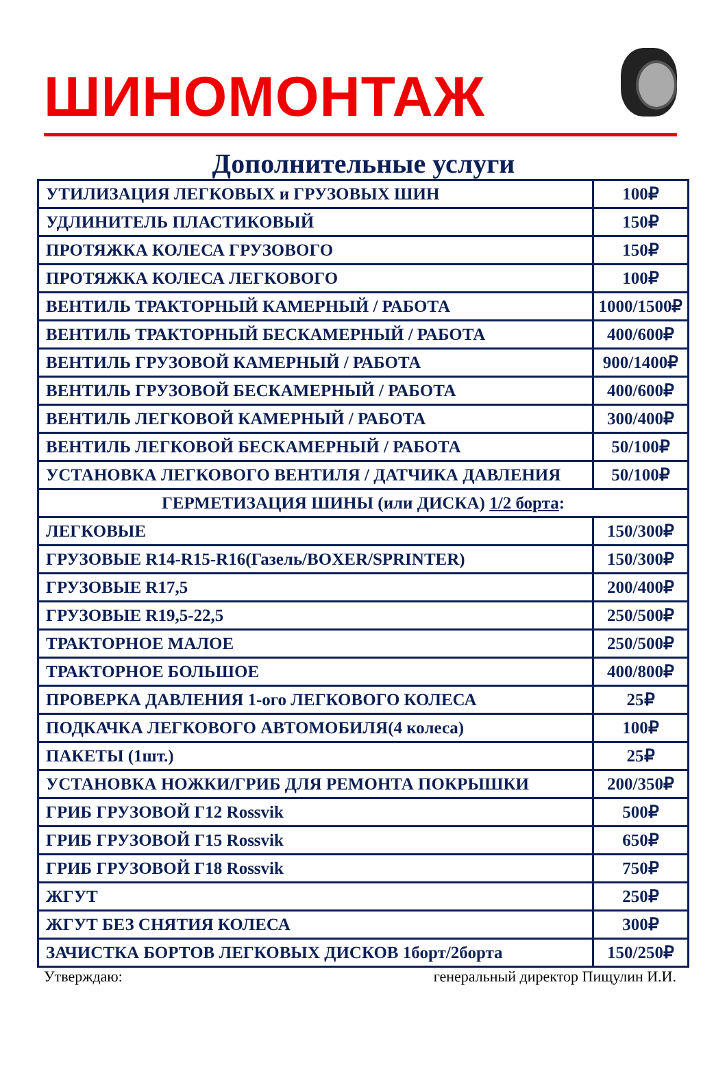ШИНОМОНТАЖ
Дополнительные услуги
| УТИЛИЗАЦИЯ ЛЕГКОВЫХ и ГРУЗОВЫХ ШИН | 100₽ |
| УДЛИНИТЕЛЬ ПЛАСТИКОВЫЙ | 150₽ |
| ПРОТЯЖКА КОЛЕСА ГРУЗОВОГО | 150₽ |
| ПРОТЯЖКА КОЛЕСА ЛЕГКОВОГО | 100₽ |
| ВЕНТИЛЬ ТРАКТОРНЫЙ КАМЕРНЫЙ / РАБОТА | 1000/1500₽ |
| ВЕНТИЛЬ ТРАКТОРНЫЙ БЕСКАМЕРНЫЙ / РАБОТА | 400/600₽ |
| ВЕНТИЛЬ ГРУЗОВОЙ КАМЕРНЫЙ / РАБОТА | 900/1400₽ |
| ВЕНТИЛЬ ГРУЗОВОЙ БЕСКАМЕРНЫЙ / РАБОТА | 400/600₽ |
| ВЕНТИЛЬ ЛЕГКОВОЙ КАМЕРНЫЙ / РАБОТА | 300/400₽ |
| ВЕНТИЛЬ ЛЕГКОВОЙ БЕСКАМЕРНЫЙ / РАБОТА | 50/100₽ |
| УСТАНОВКА ЛЕГКОВОГО ВЕНТИЛЯ / ДАТЧИКА ДАВЛЕНИЯ | 50/100₽ |
| ГЕРМЕТИЗАЦИЯ ШИНЫ (или ДИСКА) 1/2 борта : | |
| ЛЕГКОВЫЕ | 150/300₽ |
| ГРУЗОВЫЕ R14-R15-R16(Газель/BOXER/SPRINTER) | 150/300₽ |
| ГРУЗОВЫЕ R17,5 | 200/400₽ |
| ГРУЗОВЫЕ R19,5-22,5 | 250/500₽ |
| ТРАКТОРНОЕ МАЛОЕ | 250/500₽ |
| ТРАКТОРНОЕ БОЛЬШОЕ | 400/800₽ |
| ПРОВЕРКА ДАВЛЕНИЯ 1-ого ЛЕГКОВОГО КОЛЕСА | 25₽ |
| ПОДКАЧКА ЛЕГКОВОГО АВТОМОБИЛЯ(4 колеса) | 100₽ |
| ПАКЕТЫ (1шт.) | 25₽ |
| УСТАНОВКА НОЖКИ/ГРИБ ДЛЯ РЕМОНТА ПОКРЫШКИ | 200/350₽ |
| ГРИБ ГРУЗОВОЙ Г12 Rossvik | 500₽ |
| ГРИБ ГРУЗОВОЙ Г15 Rossvik | 650₽ |
| ГРИБ ГРУЗОВОЙ Г18 Rossvik | 750₽ |
| ЖГУТ | 250₽ |
| ЖГУТ БЕЗ СНЯТИЯ КОЛЕСА | 300₽ |
| ЗАЧИСТКА БОРТОВ ЛЕГКОВЫХ ДИСКОВ 1борт/2борта | 150/250₽ |
Утверждаю: генеральный директор Пищулин И.И.